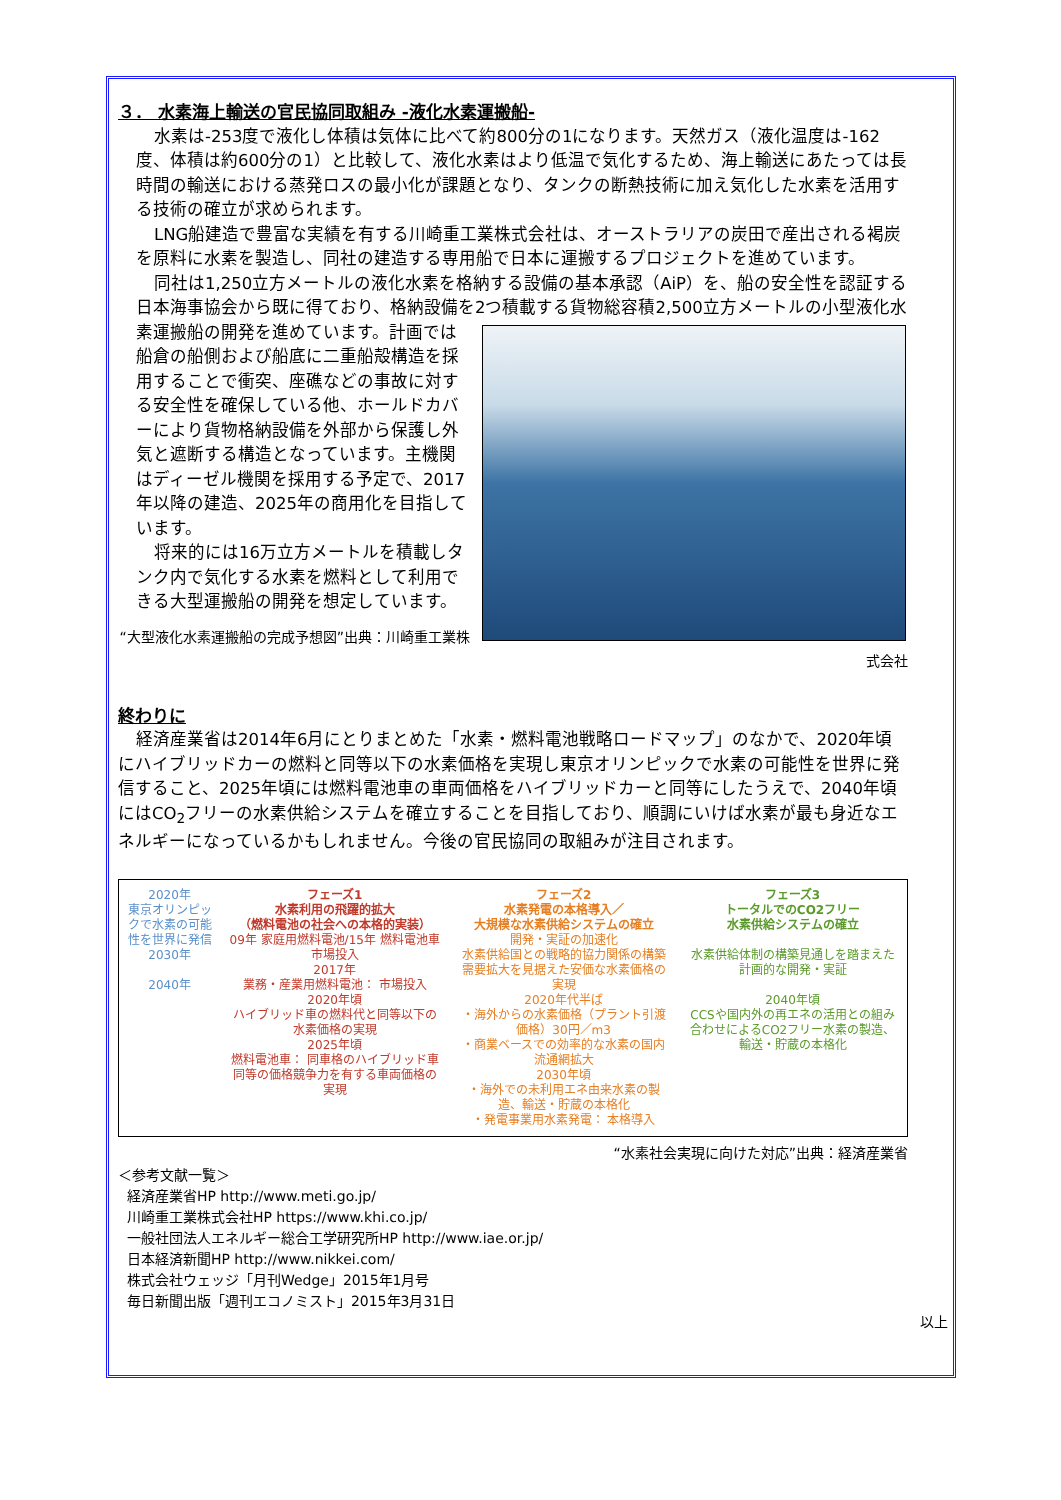３． 水素海上輸送の官民協同取組み -液化水素運搬船-
水素は-253度で液化し体積は気体に比べて約800分の1になります。天然ガス（液化温度は-162度、体積は約600分の1）と比較して、液化水素はより低温で気化するため、海上輸送にあたっては長時間の輸送における蒸発ロスの最小化が課題となり、タンクの断熱技術に加え気化した水素を活用する技術の確立が求められます。
LNG船建造で豊富な実績を有する川崎重工業株式会社は、オーストラリアの炭田で産出される褐炭を原料に水素を製造し、同社の建造する専用船で日本に運搬するプロジェクトを進めています。
同社は1,250立方メートルの液化水素を格納する設備の基本承認（AiP）を、船の安全性を認証する日本海事協会から既に得ており、格納設備を2つ積載する貨物総容積2,500立方メ ートルの小型液化水素運搬船の開発を進めています。計画では船倉の船側および船底に二重船殻構造を採用することで衝突、座礁などの事故に対する安全性を確保している他、ホールドカバーにより貨物格納設備を外部から保護し外気と遮断する構造となっています。主機関はディーゼル機関を採用する予定で、2017年以降の建造、2025年の商用化を目指しています。
将来的には16万立方メートルを積載しタンク内で気化する水素を燃料として利用できる大型運搬船の開発を想定しています。
“大型液化水素運搬船の完成予想図”出典：川崎重工業株式会社
終わりに
経済産業省は2014年6月にとりまとめた「水素・燃料電池戦略ロードマップ」のなかで、2020年頃にハイブリッドカーの燃料と同等以下の水素価格を実現し東京オリンピックで水素の可能性を世界に発信すること、2025年頃には燃料電池車の車両価格をハイブリッドカーと同等にしたうえで、2040年頃にはCO<sub>2</sub>フリーの水素供給システムを確立することを目指しており、順調にいけば水素が最も身近なエネルギーになっているかもしれません。今後の官民協同の取組みが注目されます。
2020年
東京オリンピックで水素の可能性を世界に発信
2030年
2040年
フェーズ1
水素利用の飛躍的拡大
（燃料電池の社会への本格的実装）
09年 家庭用燃料電池/15年 燃料電池車 市場投入
2017年
業務・産業用燃料電池： 市場投入
2020年頃
ハイブリッド車の燃料代と同等以下の水素価格の実現
2025年頃
燃料電池車： 同車格のハイブリッド車同等の価格競争力を有する車両価格の実現
フェーズ2
水素発電の本格導入／
大規模な水素供給システムの確立
開発・実証の加速化
水素供給国との戦略的協力関係の構築
需要拡大を見据えた安価な水素価格の実現
2020年代半ば
・海外からの水素価格（プラント引渡価格）30円／m3
・商業ベースでの効率的な水素の国内流通網拡大
2030年頃
・海外での未利用エネ由来水素の製造、輸送・貯蔵の本格化
・発電事業用水素発電： 本格導入
フェーズ3
トータルでのCO2フリー
水素供給システムの確立
水素供給体制の構築見通しを踏まえた計画的な開発・実証
2040年頃
CCSや国内外の再エネの活用との組み合わせによるCO2フリー水素の製造、輸送・貯蔵の本格化
“水素社会実現に向けた対応”出典：経済産業省
＜参考文献一覧＞
経済産業省HP http://www.meti.go.jp/
川崎重工業株式会社HP https://www.khi.co.jp/
一般社団法人エネルギー総合工学研究所HP http://www.iae.or.jp/
日本経済新聞HP http://www.nikkei.com/
株式会社ウェッジ「月刊Wedge」2015年1月号
毎日新聞出版「週刊エコノミスト」2015年3月31日
以上